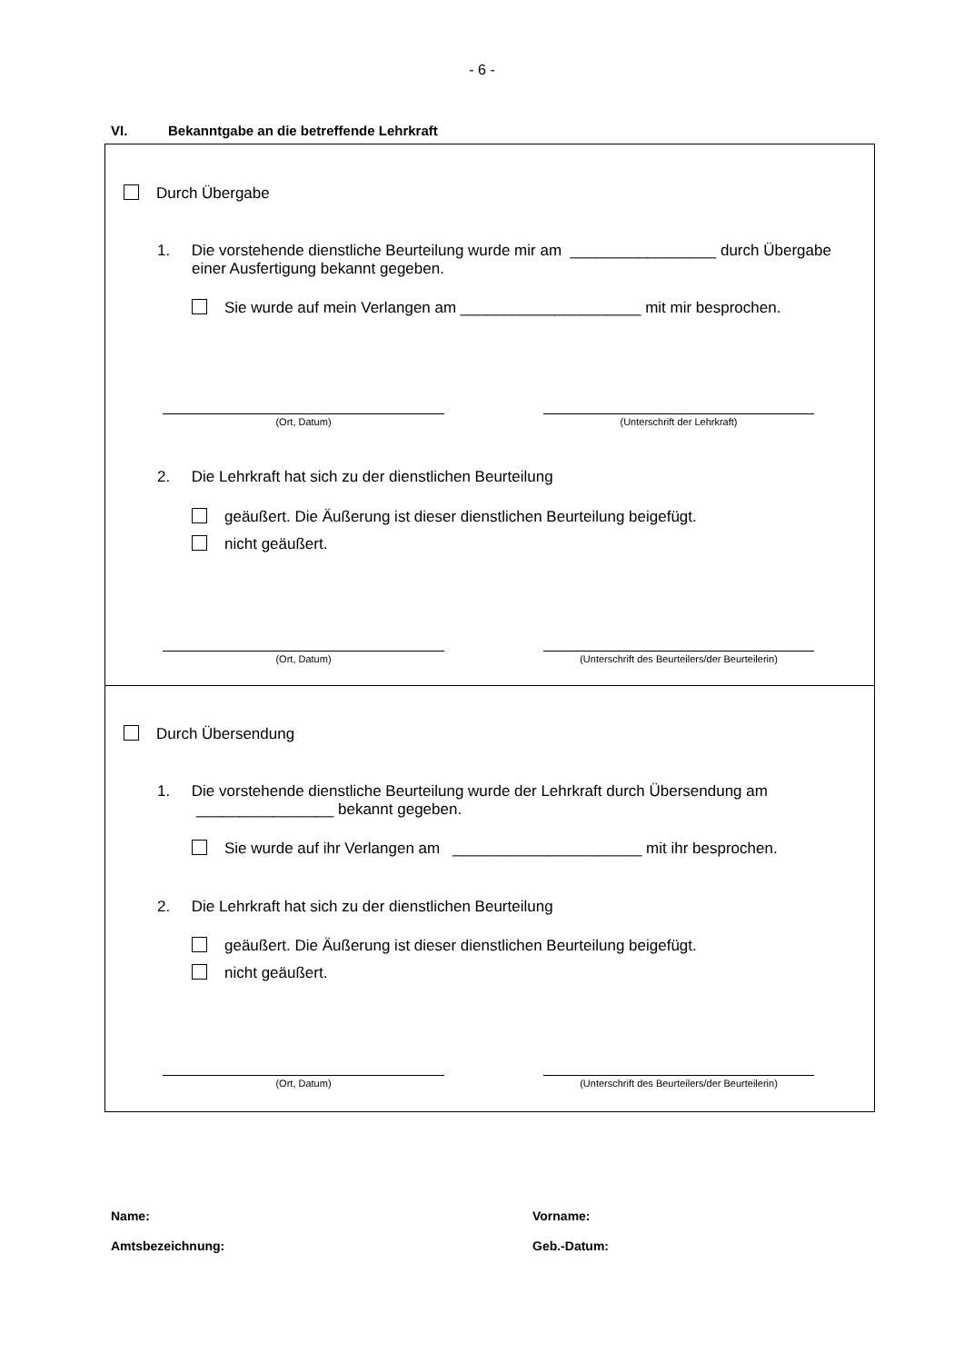- 6 -
VI. Bekanntgabe an die betreffende Lehrkraft
Durch Übergabe
1. Die vorstehende dienstliche Beurteilung wurde mir am _________________ durch Übergabe
einer Ausfertigung bekannt gegeben.
Sie wurde auf mein Verlangen am _____________________ mit mir besprochen.
(Ort, Datum) (Unterschrift der Lehrkraft)
2. Die Lehrkraft hat sich zu der dienstlichen Beurteilung
geäußert. Die Äußerung ist dieser dienstlichen Beurteilung beigefügt.
nicht geäußert.
(Ort, Datum)
(Unterschrift des Beurteilers/der Beurteilerin)
Durch Übersendung
1. Die vorstehende dienstliche Beurteilung wurde der Lehrkraft durch Übersendung am
________________ bekannt gegeben.
Sie wurde auf ihr Verlangen am ______________________ mit ihr besprochen.
2. Die Lehrkraft hat sich zu der dienstlichen Beurteilung
geäußert. Die Äußerung ist dieser dienstlichen Beurteilung beigefügt.
nicht geäußert.
(Ort, Datum)
(Unterschrift des Beurteilers/der Beurteilerin)
Name: Vorname:
Amtsbezeichnung: Geb.-Datum: